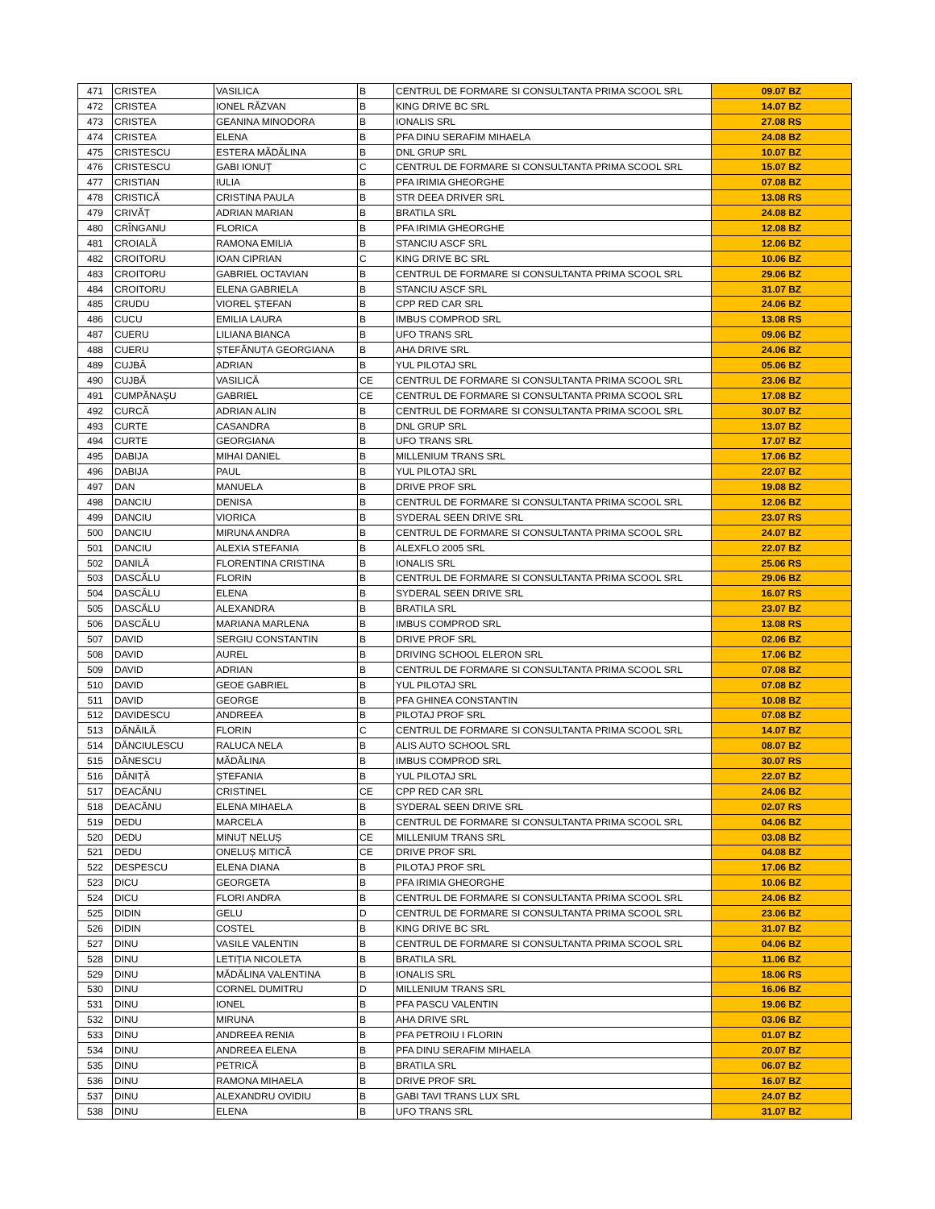| 471 | CRISTEA | VASILICA | B | CENTRUL DE FORMARE SI CONSULTANTA PRIMA SCOOL SRL | 09.07 BZ |
| 472 | CRISTEA | IONEL RĂZVAN | B | KING DRIVE BC SRL | 14.07 BZ |
| 473 | CRISTEA | GEANINA MINODORA | B | IONALIS SRL | 27.08 RS |
| 474 | CRISTEA | ELENA | B | PFA DINU SERAFIM MIHAELA | 24.08 BZ |
| 475 | CRISTESCU | ESTERA MĂDĂLINA | B | DNL GRUP SRL | 10.07 BZ |
| 476 | CRISTESCU | GABI IONUȚ | C | CENTRUL DE FORMARE SI CONSULTANTA PRIMA SCOOL SRL | 15.07 BZ |
| 477 | CRISTIAN | IULIA | B | PFA IRIMIA GHEORGHE | 07.08 BZ |
| 478 | CRISTICĂ | CRISTINA PAULA | B | STR DEEA DRIVER SRL | 13.08 RS |
| 479 | CRIVĂȚ | ADRIAN MARIAN | B | BRATILA SRL | 24.08 BZ |
| 480 | CRÎNGANU | FLORICA | B | PFA IRIMIA GHEORGHE | 12.08 BZ |
| 481 | CROIALĂ | RAMONA EMILIA | B | STANCIU ASCF SRL | 12.06 BZ |
| 482 | CROITORU | IOAN CIPRIAN | C | KING DRIVE BC SRL | 10.06 BZ |
| 483 | CROITORU | GABRIEL OCTAVIAN | B | CENTRUL DE FORMARE SI CONSULTANTA PRIMA SCOOL SRL | 29.06 BZ |
| 484 | CROITORU | ELENA GABRIELA | B | STANCIU ASCF SRL | 31.07 BZ |
| 485 | CRUDU | VIOREL ȘTEFAN | B | CPP RED CAR SRL | 24.06 BZ |
| 486 | CUCU | EMILIA LAURA | B | IMBUS COMPROD SRL | 13.08 RS |
| 487 | CUERU | LILIANA BIANCA | B | UFO TRANS SRL | 09.06 BZ |
| 488 | CUERU | ȘTEFĂNUȚA GEORGIANA | B | AHA DRIVE SRL | 24.06 BZ |
| 489 | CUJBĂ | ADRIAN | B | YUL PILOTAJ SRL | 05.06 BZ |
| 490 | CUJBĂ | VASILICĂ | CE | CENTRUL DE FORMARE SI CONSULTANTA PRIMA SCOOL SRL | 23.06 BZ |
| 491 | CUMPĂNAȘU | GABRIEL | CE | CENTRUL DE FORMARE SI CONSULTANTA PRIMA SCOOL SRL | 17.08 BZ |
| 492 | CURCĂ | ADRIAN ALIN | B | CENTRUL DE FORMARE SI CONSULTANTA PRIMA SCOOL SRL | 30.07 BZ |
| 493 | CURTE | CASANDRA | B | DNL GRUP SRL | 13.07 BZ |
| 494 | CURTE | GEORGIANA | B | UFO TRANS SRL | 17.07 BZ |
| 495 | DABIJA | MIHAI DANIEL | B | MILLENIUM TRANS SRL | 17.06 BZ |
| 496 | DABIJA | PAUL | B | YUL PILOTAJ SRL | 22.07 BZ |
| 497 | DAN | MANUELA | B | DRIVE PROF SRL | 19.08 BZ |
| 498 | DANCIU | DENISA | B | CENTRUL DE FORMARE SI CONSULTANTA PRIMA SCOOL SRL | 12.06 BZ |
| 499 | DANCIU | VIORICA | B | SYDERAL SEEN DRIVE SRL | 23.07 RS |
| 500 | DANCIU | MIRUNA ANDRA | B | CENTRUL DE FORMARE SI CONSULTANTA PRIMA SCOOL SRL | 24.07 BZ |
| 501 | DANCIU | ALEXIA STEFANIA | B | ALEXFLO 2005 SRL | 22.07 BZ |
| 502 | DANILĂ | FLORENTINA CRISTINA | B | IONALIS SRL | 25.06 RS |
| 503 | DASCĂLU | FLORIN | B | CENTRUL DE FORMARE SI CONSULTANTA PRIMA SCOOL SRL | 29.06 BZ |
| 504 | DASCĂLU | ELENA | B | SYDERAL SEEN DRIVE SRL | 16.07 RS |
| 505 | DASCĂLU | ALEXANDRA | B | BRATILA SRL | 23.07 BZ |
| 506 | DASCĂLU | MARIANA MARLENA | B | IMBUS COMPROD SRL | 13.08 RS |
| 507 | DAVID | SERGIU CONSTANTIN | B | DRIVE PROF SRL | 02.06 BZ |
| 508 | DAVID | AUREL | B | DRIVING SCHOOL ELERON SRL | 17.06 BZ |
| 509 | DAVID | ADRIAN | B | CENTRUL DE FORMARE SI CONSULTANTA PRIMA SCOOL SRL | 07.08 BZ |
| 510 | DAVID | GEOE GABRIEL | B | YUL PILOTAJ SRL | 07.08 BZ |
| 511 | DAVID | GEORGE | B | PFA GHINEA CONSTANTIN | 10.08 BZ |
| 512 | DAVIDESCU | ANDREEA | B | PILOTAJ PROF SRL | 07.08 BZ |
| 513 | DĂNĂILĂ | FLORIN | C | CENTRUL DE FORMARE SI CONSULTANTA PRIMA SCOOL SRL | 14.07 BZ |
| 514 | DĂNCIULESCU | RALUCA NELA | B | ALIS AUTO SCHOOL SRL | 08.07 BZ |
| 515 | DĂNESCU | MĂDĂLINA | B | IMBUS COMPROD SRL | 30.07 RS |
| 516 | DĂNIȚĂ | ȘTEFANIA | B | YUL PILOTAJ SRL | 22.07 BZ |
| 517 | DEACĂNU | CRISTINEL | CE | CPP RED CAR SRL | 24.06 BZ |
| 518 | DEACĂNU | ELENA MIHAELA | B | SYDERAL SEEN DRIVE SRL | 02.07 RS |
| 519 | DEDU | MARCELA | B | CENTRUL DE FORMARE SI CONSULTANTA PRIMA SCOOL SRL | 04.06 BZ |
| 520 | DEDU | MINUȚ NELUȘ | CE | MILLENIUM TRANS SRL | 03.08 BZ |
| 521 | DEDU | ONELUȘ MITICĂ | CE | DRIVE PROF SRL | 04.08 BZ |
| 522 | DESPESCU | ELENA DIANA | B | PILOTAJ PROF SRL | 17.06 BZ |
| 523 | DICU | GEORGETA | B | PFA IRIMIA GHEORGHE | 10.06 BZ |
| 524 | DICU | FLORI ANDRA | B | CENTRUL DE FORMARE SI CONSULTANTA PRIMA SCOOL SRL | 24.06 BZ |
| 525 | DIDIN | GELU | D | CENTRUL DE FORMARE SI CONSULTANTA PRIMA SCOOL SRL | 23.06 BZ |
| 526 | DIDIN | COSTEL | B | KING DRIVE BC SRL | 31.07 BZ |
| 527 | DINU | VASILE VALENTIN | B | CENTRUL DE FORMARE SI CONSULTANTA PRIMA SCOOL SRL | 04.06 BZ |
| 528 | DINU | LETIȚIA NICOLETA | B | BRATILA SRL | 11.06 BZ |
| 529 | DINU | MĂDĂLINA VALENTINA | B | IONALIS SRL | 18.06 RS |
| 530 | DINU | CORNEL DUMITRU | D | MILLENIUM TRANS SRL | 16.06 BZ |
| 531 | DINU | IONEL | B | PFA PASCU VALENTIN | 19.06 BZ |
| 532 | DINU | MIRUNA | B | AHA DRIVE SRL | 03.06 BZ |
| 533 | DINU | ANDREEA RENIA | B | PFA PETROIU I FLORIN | 01.07 BZ |
| 534 | DINU | ANDREEA ELENA | B | PFA DINU SERAFIM MIHAELA | 20.07 BZ |
| 535 | DINU | PETRICĂ | B | BRATILA SRL | 06.07 BZ |
| 536 | DINU | RAMONA MIHAELA | B | DRIVE PROF SRL | 16.07 BZ |
| 537 | DINU | ALEXANDRU OVIDIU | B | GABI TAVI TRANS LUX SRL | 24.07 BZ |
| 538 | DINU | ELENA | B | UFO TRANS SRL | 31.07 BZ |